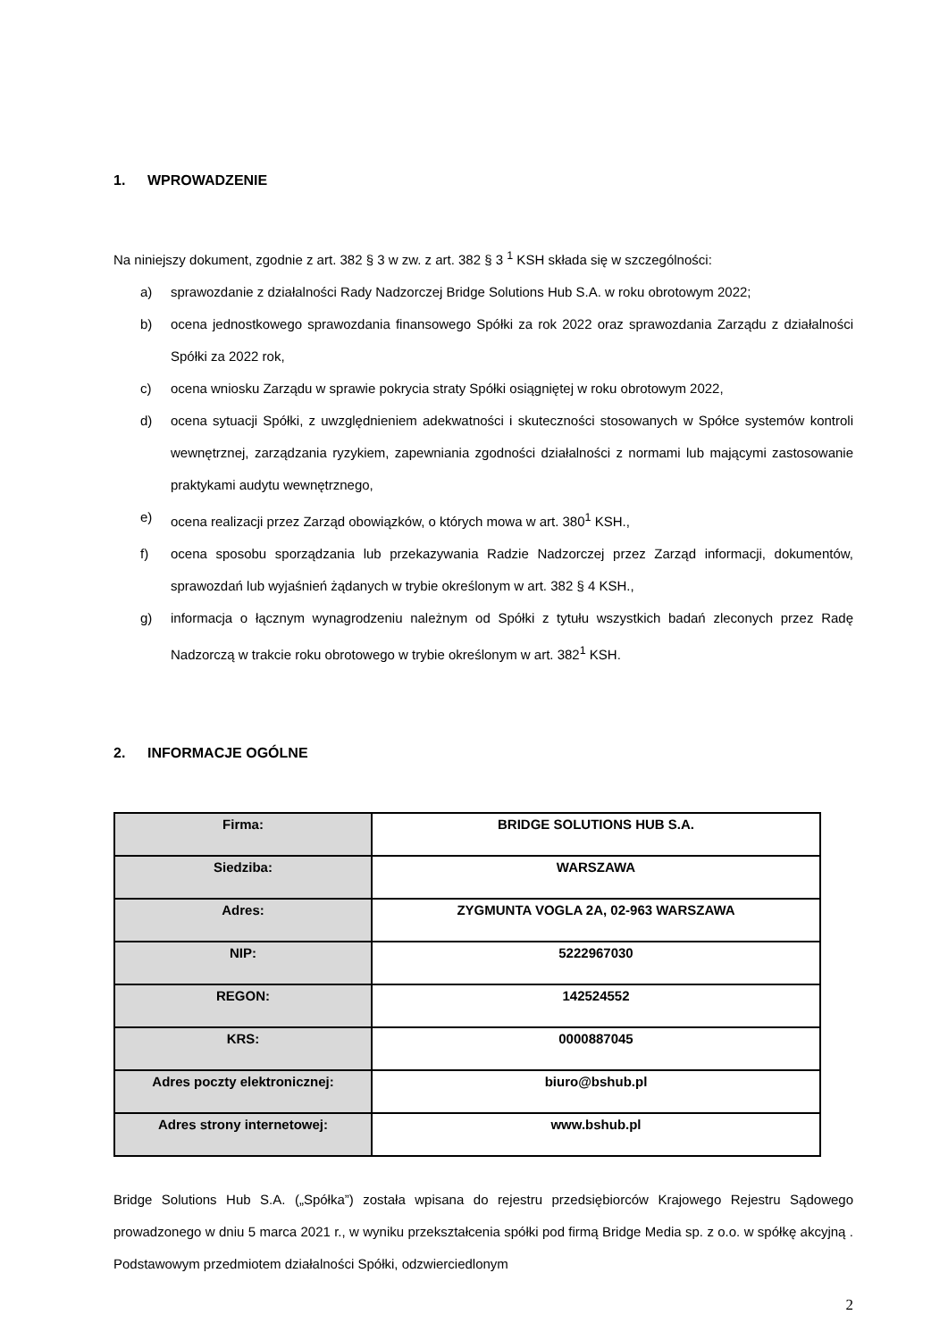1. WPROWADZENIE
Na niniejszy dokument, zgodnie z art. 382 § 3 w zw. z art. 382 § 3 <sup>1</sup> KSH składa się w szczególności:
a) sprawozdanie z działalności Rady Nadzorczej Bridge Solutions Hub S.A. w roku obrotowym 2022;
b) ocena jednostkowego sprawozdania finansowego Spółki za rok 2022 oraz sprawozdania Zarządu z działalności Spółki za 2022 rok,
c) ocena wniosku Zarządu w sprawie pokrycia straty Spółki osiągniętej w roku obrotowym 2022,
d) ocena sytuacji Spółki, z uwzględnieniem adekwatności i skuteczności stosowanych w Spółce systemów kontroli wewnętrznej, zarządzania ryzykiem, zapewniania zgodności działalności z normami lub mającymi zastosowanie praktykami audytu wewnętrznego,
e) ocena realizacji przez Zarząd obowiązków, o których mowa w art. 380<sup>1</sup> KSH.,
f) ocena sposobu sporządzania lub przekazywania Radzie Nadzorczej przez Zarząd informacji, dokumentów, sprawozdań lub wyjaśnień żądanych w trybie określonym w art. 382 § 4 KSH.,
g) informacja o łącznym wynagrodzeniu należnym od Spółki z tytułu wszystkich badań zleconych przez Radę Nadzorczą w trakcie roku obrotowego w trybie określonym w art. 382<sup>1</sup> KSH.
2. INFORMACJE OGÓLNE
| Firma: | BRIDGE SOLUTIONS HUB S.A. |
| Siedziba: | WARSZAWA |
| Adres: | ZYGMUNTA VOGLA 2A, 02-963 WARSZAWA |
| NIP: | 5222967030 |
| REGON: | 142524552 |
| KRS: | 0000887045 |
| Adres poczty elektronicznej: | biuro@bshub.pl |
| Adres strony internetowej: | www.bshub.pl |
Bridge Solutions Hub S.A. („Spółka”) została wpisana do rejestru przedsiębiorców Krajowego Rejestru Sądowego prowadzonego w dniu 5 marca 2021 r., w wyniku przekształcenia spółki pod firmą Bridge Media sp. z o.o. w spółkę akcyjną . Podstawowym przedmiotem działalności Spółki, odzwierciedlonym
2